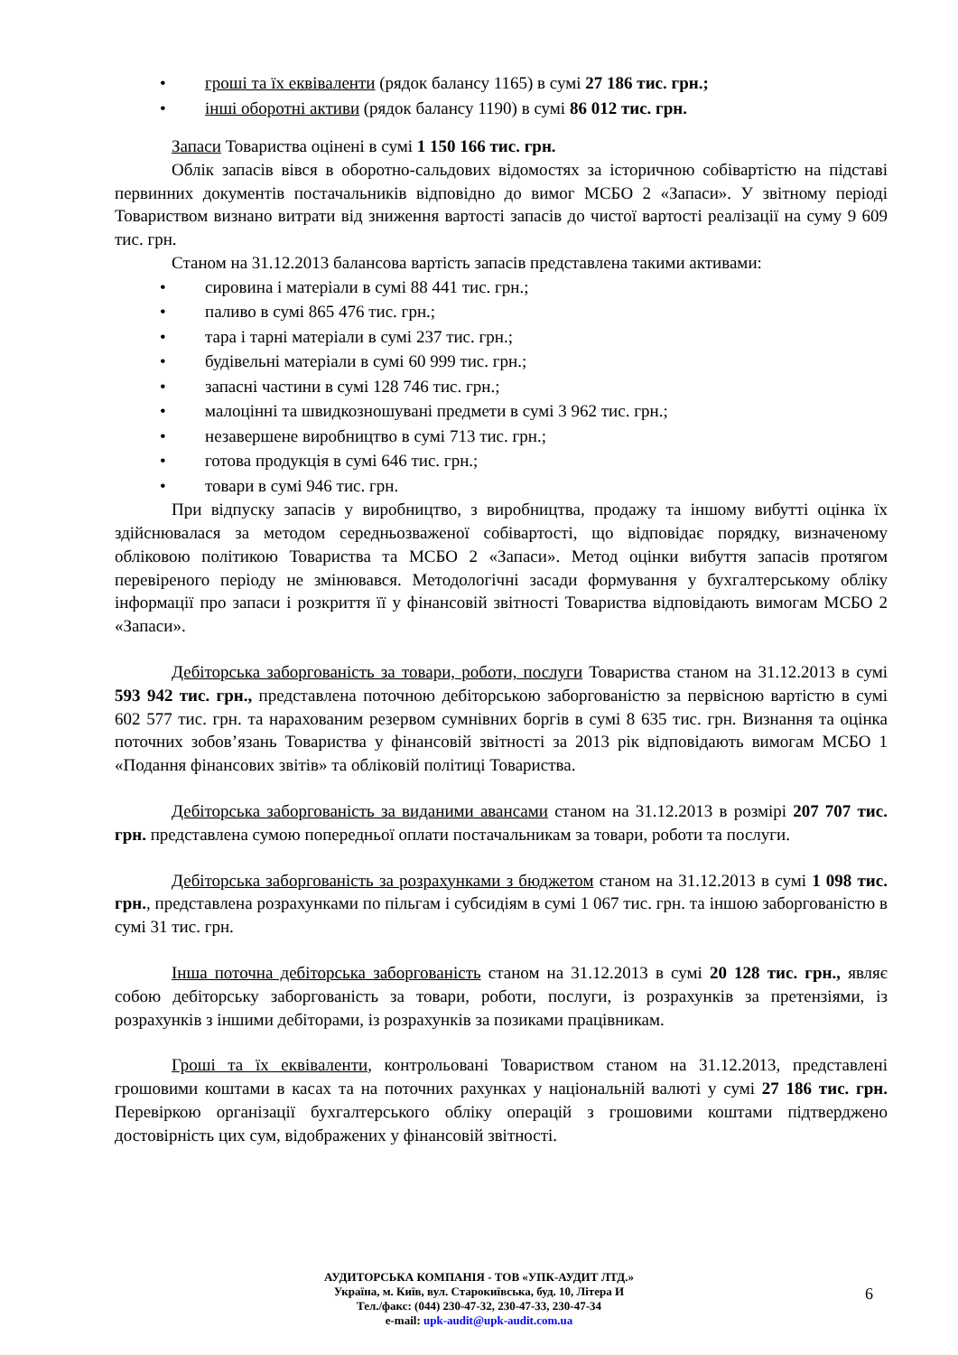• гроші та їх еквіваленти (рядок балансу 1165) в сумі 27 186 тис. грн.;
• інші оборотні активи (рядок балансу 1190) в сумі 86 012 тис. грн.
Запаси Товариства оцінені в сумі 1 150 166 тис. грн.
Облік запасів вівся в оборотно-сальдових відомостях за історичною собівартістю на підставі первинних документів постачальників відповідно до вимог МСБО 2 «Запаси». У звітному періоді Товариством визнано витрати від зниження вартості запасів до чистої вартості реалізації на суму 9 609 тис. грн.
Станом на 31.12.2013 балансова вартість запасів представлена такими активами:
• сировина і матеріали в сумі 88 441 тис. грн.;
• паливо в сумі 865 476 тис. грн.;
• тара і тарні матеріали в сумі 237 тис. грн.;
• будівельні матеріали в сумі 60 999 тис. грн.;
• запасні частини в сумі 128 746 тис. грн.;
• малоцінні та швидкозношувані предмети в сумі 3 962 тис. грн.;
• незавершене виробництво в сумі 713 тис. грн.;
• готова продукція в сумі 646 тис. грн.;
• товари в сумі 946 тис. грн.
При відпуску запасів у виробництво, з виробництва, продажу та іншому вибутті оцінка їх здійснювалася за методом середньозваженої собівартості, що відповідає порядку, визначеному обліковою політикою Товариства та МСБО 2 «Запаси». Метод оцінки вибуття запасів протягом перевіреного періоду не змінювався. Методологічні засади формування у бухгалтерському обліку інформації про запаси і розкриття її у фінансовій звітності Товариства відповідають вимогам МСБО 2 «Запаси».
Дебіторська заборгованість за товари, роботи, послуги Товариства станом на 31.12.2013 в сумі 593 942 тис. грн., представлена поточною дебіторською заборгованістю за первісною вартістю в сумі 602 577 тис. грн. та нарахованим резервом сумнівних боргів в сумі 8 635 тис. грн. Визнання та оцінка поточних зобов’язань Товариства у фінансовій звітності за 2013 рік відповідають вимогам МСБО 1 «Подання фінансових звітів» та обліковій політиці Товариства.
Дебіторська заборгованість за виданими авансами станом на 31.12.2013 в розмірі 207 707 тис. грн. представлена сумою попередньої оплати постачальникам за товари, роботи та послуги.
Дебіторська заборгованість за розрахунками з бюджетом станом на 31.12.2013 в сумі 1 098 тис. грн., представлена розрахунками по пільгам і субсидіям в сумі 1 067 тис. грн. та іншою заборгованістю в сумі 31 тис. грн.
Інша поточна дебіторська заборгованість станом на 31.12.2013 в сумі 20 128 тис. грн., являє собою дебіторську заборгованість за товари, роботи, послуги, із розрахунків за претензіями, із розрахунків з іншими дебіторами, із розрахунків за позиками працівникам.
Гроші та їх еквіваленти, контрольовані Товариством станом на 31.12.2013, представлені грошовими коштами в касах та на поточних рахунках у національній валюті у сумі 27 186 тис. грн. Перевіркою організації бухгалтерського обліку операцій з грошовими коштами підтверджено достовірність цих сум, відображених у фінансовій звітності.
АУДИТОРСЬКА КОМПАНІЯ - ТОВ «УПК-АУДИТ ЛТД.»
Україна, м. Київ, вул. Старокиївська, буд. 10, Літера И
Тел./факс: (044) 230-47-32, 230-47-33, 230-47-34
e-mail: upk-audit@upk-audit.com.ua
6